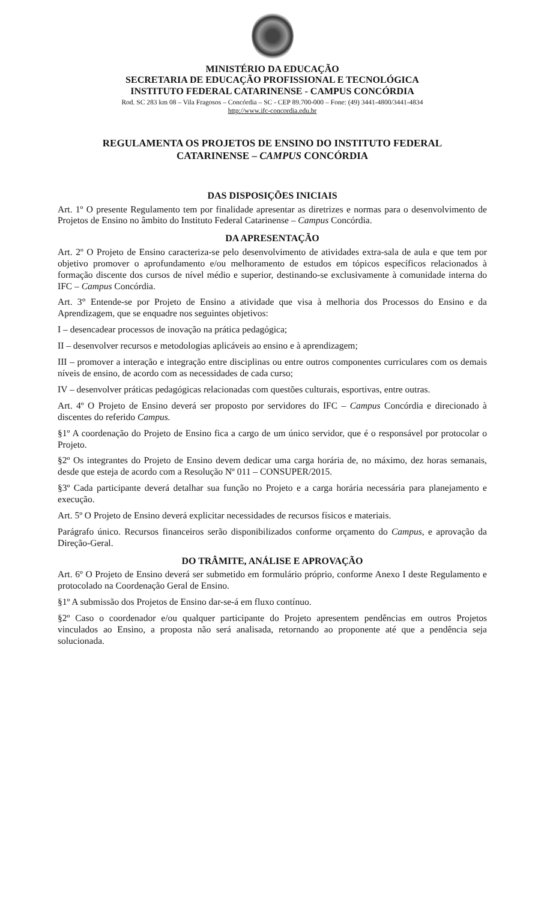MINISTÉRIO DA EDUCAÇÃO
SECRETARIA DE EDUCAÇÃO PROFISSIONAL E TECNOLÓGICA
INSTITUTO FEDERAL CATARINENSE - CAMPUS CONCÓRDIA
Rod. SC 283 km 08 – Vila Fragosos – Concórdia – SC - CEP 89.700-000 – Fone: (49) 3441-4800/3441-4834
http://www.ifc-concordia.edu.br
REGULAMENTA OS PROJETOS DE ENSINO DO INSTITUTO FEDERAL CATARINENSE – CAMPUS CONCÓRDIA
DAS DISPOSIÇÕES INICIAIS
Art. 1º O presente Regulamento tem por finalidade apresentar as diretrizes e normas para o desenvolvimento de Projetos de Ensino no âmbito do Instituto Federal Catarinense – Campus Concórdia.
DA APRESENTAÇÃO
Art. 2º O Projeto de Ensino caracteriza-se pelo desenvolvimento de atividades extra-sala de aula e que tem por objetivo promover o aprofundamento e/ou melhoramento de estudos em tópicos específicos relacionados à formação discente dos cursos de nível médio e superior, destinando-se exclusivamente à comunidade interna do IFC – Campus Concórdia.
Art. 3° Entende-se por Projeto de Ensino a atividade que visa à melhoria dos Processos do Ensino e da Aprendizagem, que se enquadre nos seguintes objetivos:
I – desencadear processos de inovação na prática pedagógica;
II – desenvolver recursos e metodologias aplicáveis ao ensino e à aprendizagem;
III – promover a interação e integração entre disciplinas ou entre outros componentes curriculares com os demais níveis de ensino, de acordo com as necessidades de cada curso;
IV – desenvolver práticas pedagógicas relacionadas com questões culturais, esportivas, entre outras.
Art. 4º O Projeto de Ensino deverá ser proposto por servidores do IFC – Campus Concórdia e direcionado à discentes do referido Campus.
§1º A coordenação do Projeto de Ensino fica a cargo de um único servidor, que é o responsável por protocolar o Projeto.
§2º Os integrantes do Projeto de Ensino devem dedicar uma carga horária de, no máximo, dez horas semanais, desde que esteja de acordo com a Resolução Nº 011 – CONSUPER/2015.
§3º Cada participante deverá detalhar sua função no Projeto e a carga horária necessária para planejamento e execução.
Art. 5º O Projeto de Ensino deverá explicitar necessidades de recursos físicos e materiais.
Parágrafo único. Recursos financeiros serão disponibilizados conforme orçamento do Campus, e aprovação da Direção-Geral.
DO TRÂMITE, ANÁLISE E APROVAÇÃO
Art. 6º O Projeto de Ensino deverá ser submetido em formulário próprio, conforme Anexo I deste Regulamento e protocolado na Coordenação Geral de Ensino.
§1º A submissão dos Projetos de Ensino dar-se-á em fluxo contínuo.
§2º Caso o coordenador e/ou qualquer participante do Projeto apresentem pendências em outros Projetos vinculados ao Ensino, a proposta não será analisada, retornando ao proponente até que a pendência seja solucionada.